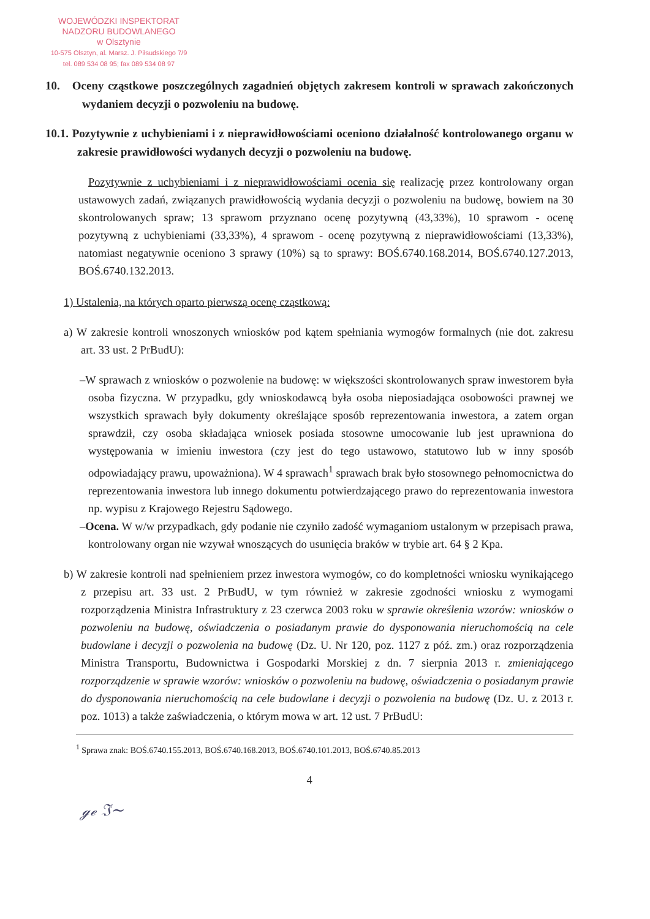WOJEWÓDZKI INSPEKTORAT
NADZORU BUDOWLANEGO
w Olsztynie
10-575 Olsztyn, al. Marsz. J. Piłsudskiego 7/9
tel. 089 534 08 95; fax 089 534 08 97
10. Oceny cząstkowe poszczególnych zagadnień objętych zakresem kontroli w sprawach zakończonych wydaniem decyzji o pozwoleniu na budowę.
10.1. Pozytywnie z uchybieniami i z nieprawidłowościami oceniono działalność kontrolowanego organu w zakresie prawidłowości wydanych decyzji o pozwoleniu na budowę.
Pozytywnie z uchybieniami i z nieprawidłowościami ocenia się realizację przez kontrolowany organ ustawowych zadań, związanych prawidłowością wydania decyzji o pozwoleniu na budowę, bowiem na 30 skontrolowanych spraw; 13 sprawom przyznano ocenę pozytywną (43,33%), 10 sprawom - ocenę pozytywną z uchybieniami (33,33%), 4 sprawom - ocenę pozytywną z nieprawidłowościami (13,33%), natomiast negatywnie oceniono 3 sprawy (10%) są to sprawy: BOŚ.6740.168.2014, BOŚ.6740.127.2013, BOŚ.6740.132.2013.
1) Ustalenia, na których oparto pierwszą ocenę cząstkową:
a) W zakresie kontroli wnoszonych wniosków pod kątem spełniania wymogów formalnych (nie dot. zakresu art. 33 ust. 2 PrBudU):
–W sprawach z wniosków o pozwolenie na budowę: w większości skontrolowanych spraw inwestorem była osoba fizyczna. W przypadku, gdy wnioskodawcą była osoba nieposiadająca osobowości prawnej we wszystkich sprawach były dokumenty określające sposób reprezentowania inwestora, a zatem organ sprawdził, czy osoba składająca wniosek posiada stosowne umocowanie lub jest uprawniona do występowania w imieniu inwestora (czy jest do tego ustawowo, statutowo lub w inny sposób odpowiadający prawu, upoważniona). W 4 sprawach<sup>1</sup> sprawach brak było stosownego pełnomocnictwa do reprezentowania inwestora lub innego dokumentu potwierdzającego prawo do reprezentowania inwestora np. wypisu z Krajowego Rejestru Sądowego.
–Ocena. W w/w przypadkach, gdy podanie nie czyniło zadość wymaganiom ustalonym w przepisach prawa, kontrolowany organ nie wzywał wnoszących do usunięcia braków w trybie art. 64 § 2 Kpa.
b) W zakresie kontroli nad spełnieniem przez inwestora wymogów, co do kompletności wniosku wynikającego z przepisu art. 33 ust. 2 PrBudU, w tym również w zakresie zgodności wniosku z wymogami rozporządzenia Ministra Infrastruktury z 23 czerwca 2003 roku w sprawie określenia wzorów: wniosków o pozwoleniu na budowę, oświadczenia o posiadanym prawie do dysponowania nieruchomością na cele budowlane i decyzji o pozwolenia na budowę (Dz. U. Nr 120, poz. 1127 z póź. zm.) oraz rozporządzenia Ministra Transportu, Budownictwa i Gospodarki Morskiej z dn. 7 sierpnia 2013 r. zmieniającego rozporządzenie w sprawie wzorów: wniosków o pozwoleniu na budowę, oświadczenia o posiadanym prawie do dysponowania nieruchomością na cele budowlane i decyzji o pozwolenia na budowę (Dz. U. z 2013 r. poz. 1013) a także zaświadczenia, o którym mowa w art. 12 ust. 7 PrBudU:
<sup>1</sup> Sprawa znak: BOŚ.6740.155.2013, BOŚ.6740.168.2013, BOŚ.6740.101.2013, BOŚ.6740.85.2013
4
ℊℯ ℑ∼